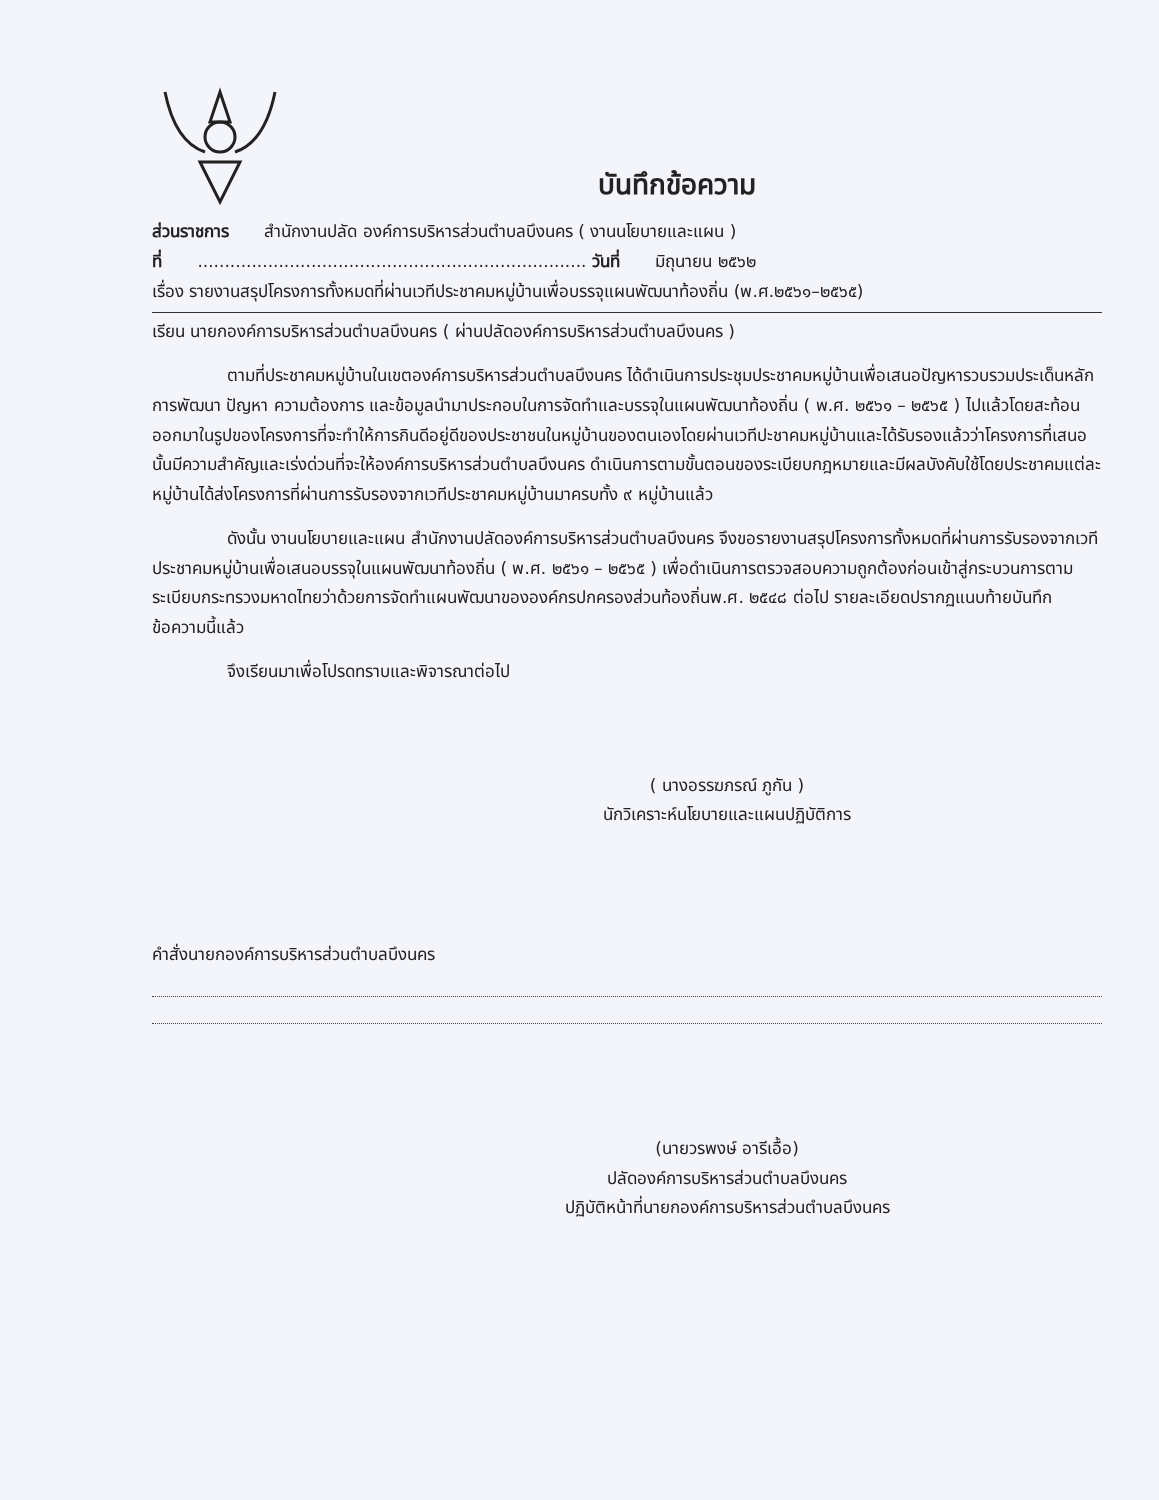บันทึกข้อความ
ส่วนราชการ สำนักงานปลัด องค์การบริหารส่วนตำบลบึงนคร ( งานนโยบายและแผน )
ที่ ........................................................................ วันที่ มิถุนายน ๒๕๖๒
เรื่อง รายงานสรุปโครงการทั้งหมดที่ผ่านเวทีประชาคมหมู่บ้านเพื่อบรรจุแผนพัฒนาท้องถิ่น (พ.ศ.๒๕๖๑–๒๕๖๕)
เรียน นายกองค์การบริหารส่วนตำบลบึงนคร ( ผ่านปลัดองค์การบริหารส่วนตำบลบึงนคร )
ตามที่ประชาคมหมู่บ้านในเขตองค์การบริหารส่วนตำบลบึงนคร ได้ดำเนินการประชุมประชาคมหมู่บ้านเพื่อเสนอปัญหารวบรวมประเด็นหลักการพัฒนา ปัญหา ความต้องการ และข้อมูลนำมาประกอบในการจัดทำและบรรจุในแผนพัฒนาท้องถิ่น ( พ.ศ. ๒๕๖๑ – ๒๕๖๕ ) ไปแล้วโดยสะท้อนออกมาในรูปของโครงการที่จะทำให้การกินดีอยู่ดีของประชาชนในหมู่บ้านของตนเองโดยผ่านเวทีปะชาคมหมู่บ้านและได้รับรองแล้วว่าโครงการที่เสนอนั้นมีความสำคัญและเร่งด่วนที่จะให้องค์การบริหารส่วนตำบลบึงนคร ดำเนินการตามขั้นตอนของระเบียบกฎหมายและมีผลบังคับใช้โดยประชาคมแต่ละหมู่บ้านได้ส่งโครงการที่ผ่านการรับรองจากเวทีประชาคมหมู่บ้านมาครบทั้ง ๙ หมู่บ้านแล้ว
ดังนั้น งานนโยบายและแผน สำนักงานปลัดองค์การบริหารส่วนตำบลบึงนคร จึงขอรายงานสรุปโครงการทั้งหมดที่ผ่านการรับรองจากเวทีประชาคมหมู่บ้านเพื่อเสนอบรรจุในแผนพัฒนาท้องถิ่น ( พ.ศ. ๒๕๖๑ – ๒๕๖๕ ) เพื่อดำเนินการตรวจสอบความถูกต้องก่อนเข้าสู่กระบวนการตามระเบียบกระทรวงมหาดไทยว่าด้วยการจัดทำแผนพัฒนาขององค์กรปกครองส่วนท้องถิ่นพ.ศ. ๒๕๔๘ ต่อไป รายละเอียดปรากฏแนบท้ายบันทึกข้อความนี้แล้ว
จึงเรียนมาเพื่อโปรดทราบและพิจารณาต่อไป
( นางอรรฆภรณ์ ภูกัน )
นักวิเคราะห์นโยบายและแผนปฏิบัติการ
คำสั่งนายกองค์การบริหารส่วนตำบลบึงนคร
(นายวรพงษ์ อารีเอื้อ)
ปลัดองค์การบริหารส่วนตำบลบึงนคร
ปฏิบัติหน้าที่นายกองค์การบริหารส่วนตำบลบึงนคร